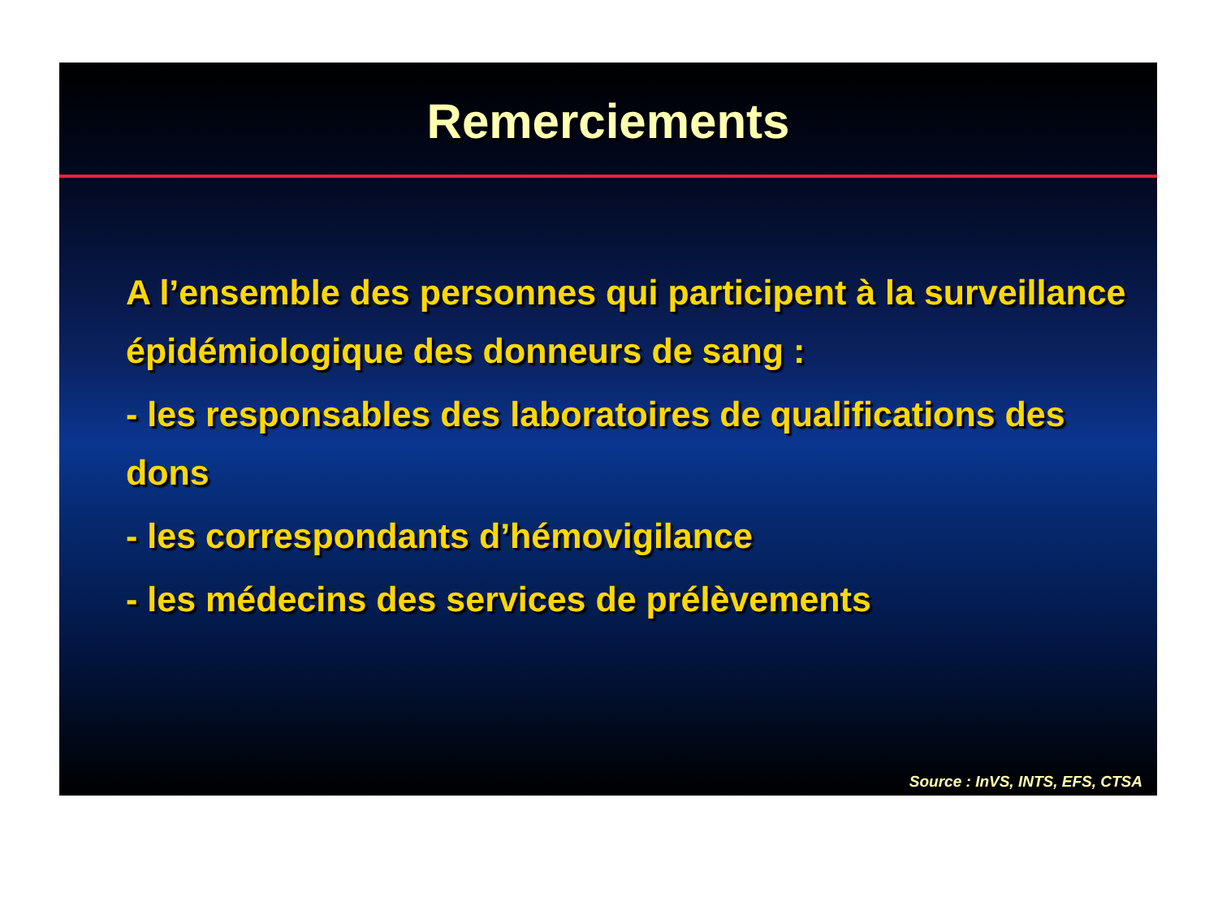Remerciements
A l’ensemble des personnes qui participent à la surveillance épidémiologique des donneurs de sang :
- les responsables des laboratoires de qualifications des dons
- les correspondants d’hémovigilance
- les médecins des services de prélèvements
Source : InVS, INTS, EFS, CTSA